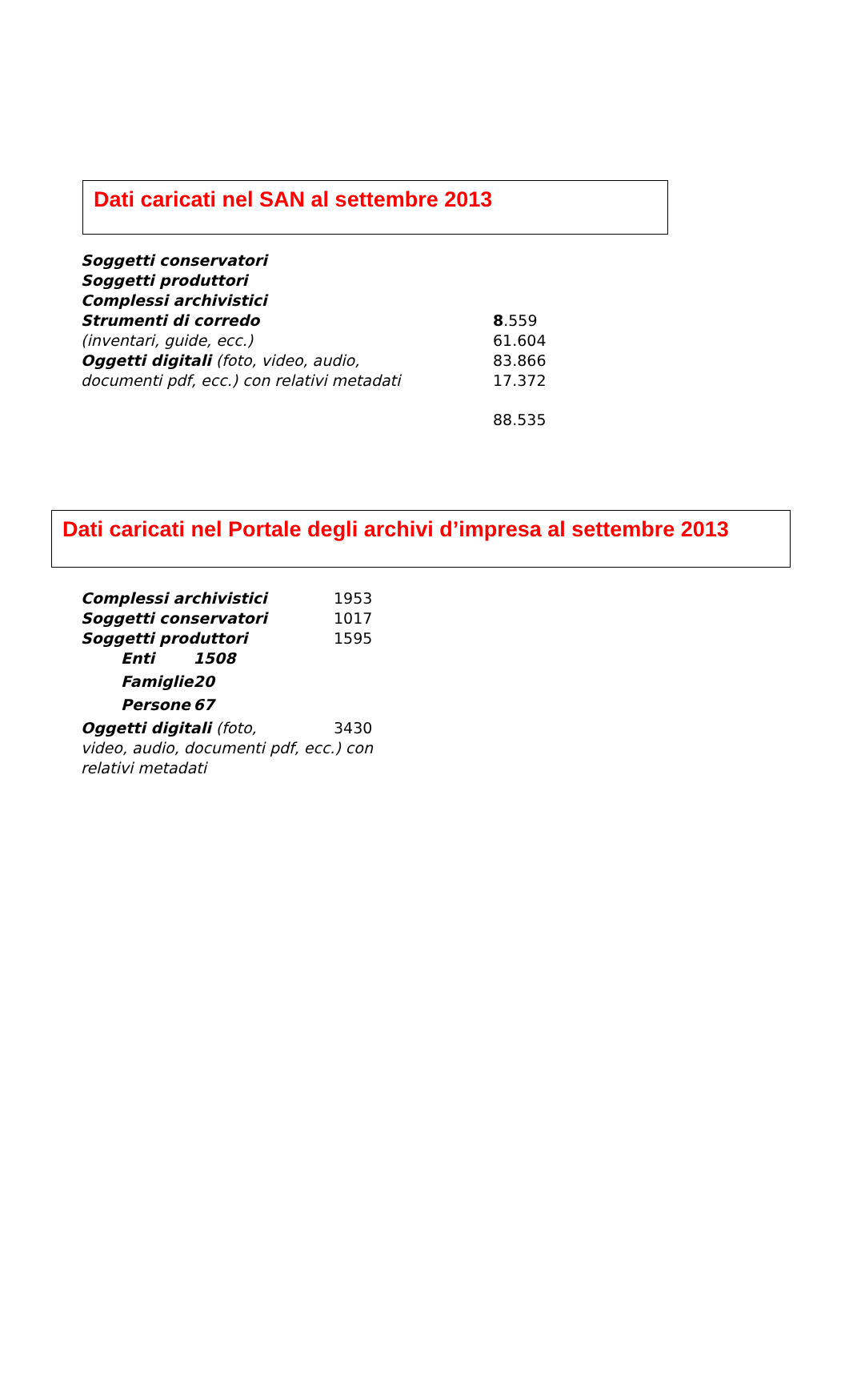Dati caricati nel SAN al settembre 2013
| Soggetti conservatori | |
| Soggetti produttori | |
| Complessi archivistici | |
| Strumenti di corredo | 8 .559 |
| (inventari, guide, ecc.) | 61.604 |
| Oggetti digitali (foto, video, audio, | 83.866 |
| documenti pdf, ecc.) con relativi metadati | 17.372 |
| | 88.535 |
Dati caricati nel Portale degli archivi d’impresa al settembre 2013
| Complessi archivistici | | 1953 |
| Soggetti conservatori | | 1017 |
| Soggetti produttori | | 1595 |
| Enti | 1508 | |
| Famiglie | 20 | |
| Persone | 67 | |
| Oggetti digitali (foto, | | 3430 |
| video, audio, documenti pdf, ecc.) con | | |
| relativi metadati | | |